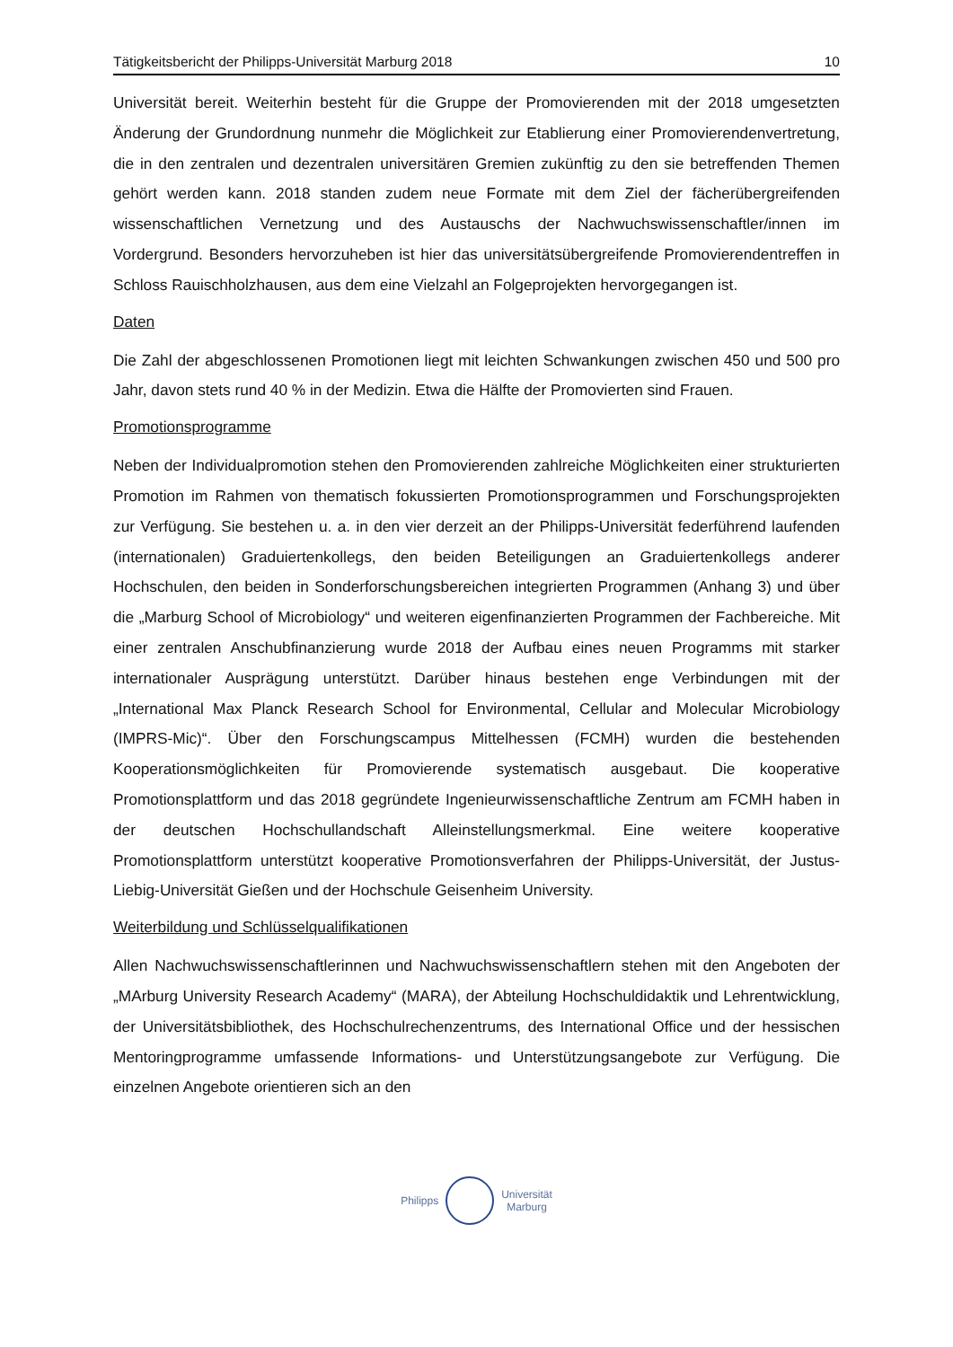Tätigkeitsbericht der Philipps-Universität Marburg 2018 10
Universität bereit. Weiterhin besteht für die Gruppe der Promovierenden mit der 2018 umgesetzten Änderung der Grundordnung nunmehr die Möglichkeit zur Etablierung einer Promovierendenvertretung, die in den zentralen und dezentralen universitären Gremien zukünftig zu den sie betreffenden Themen gehört werden kann. 2018 standen zudem neue Formate mit dem Ziel der fächerübergreifenden wissenschaftlichen Vernetzung und des Austauschs der Nachwuchswissenschaftler/innen im Vordergrund. Besonders hervorzuheben ist hier das universitätsübergreifende Promovierendentreffen in Schloss Rauischholzhausen, aus dem eine Vielzahl an Folgeprojekten hervorgegangen ist.
Daten
Die Zahl der abgeschlossenen Promotionen liegt mit leichten Schwankungen zwischen 450 und 500 pro Jahr, davon stets rund 40 % in der Medizin. Etwa die Hälfte der Promovierten sind Frauen.
Promotionsprogramme
Neben der Individualpromotion stehen den Promovierenden zahlreiche Möglichkeiten einer strukturierten Promotion im Rahmen von thematisch fokussierten Promotionsprogrammen und Forschungsprojekten zur Verfügung. Sie bestehen u. a. in den vier derzeit an der Philipps-Universität federführend laufenden (internationalen) Graduiertenkollegs, den beiden Beteiligungen an Graduiertenkollegs anderer Hochschulen, den beiden in Sonderforschungsbereichen integrierten Programmen (Anhang 3) und über die „Marburg School of Microbiology“ und weiteren eigenfinanzierten Programmen der Fachbereiche. Mit einer zentralen Anschubfinanzierung wurde 2018 der Aufbau eines neuen Programms mit starker internationaler Ausprägung unterstützt. Darüber hinaus bestehen enge Verbindungen mit der „International Max Planck Research School for Environmental, Cellular and Molecular Microbiology (IMPRS-Mic)“. Über den Forschungscampus Mittelhessen (FCMH) wurden die bestehenden Kooperationsmöglichkeiten für Promovierende systematisch ausgebaut. Die kooperative Promotionsplattform und das 2018 gegründete Ingenieurwissenschaftliche Zentrum am FCMH haben in der deutschen Hochschullandschaft Alleinstellungsmerkmal. Eine weitere kooperative Promotionsplattform unterstützt kooperative Promotionsverfahren der Philipps-Universität, der Justus-Liebig-Universität Gießen und der Hochschule Geisenheim University.
Weiterbildung und Schlüsselqualifikationen
Allen Nachwuchswissenschaftlerinnen und Nachwuchswissenschaftlern stehen mit den Angeboten der „MArburg University Research Academy“ (MARA), der Abteilung Hochschuldidaktik und Lehrentwicklung, der Universitätsbibliothek, des Hochschulrechenzentrums, des International Office und der hessischen Mentoringprogramme umfassende Informations- und Unterstützungsangebote zur Verfügung. Die einzelnen Angebote orientieren sich an den
Philipps
Universität
Marburg